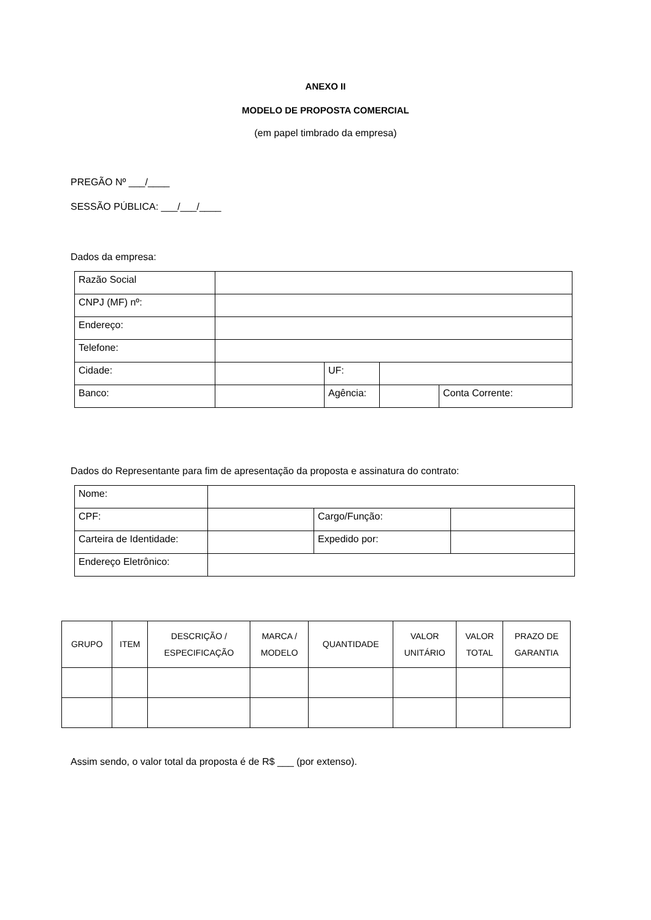ANEXO II
MODELO DE PROPOSTA COMERCIAL
(em papel timbrado da empresa)
PREGÃO Nº ___/____
SESSÃO PÚBLICA: ___/___/____
Dados da empresa:
| Razão Social | | | | |
| CNPJ (MF) nº: | | | | |
| Endereço: | | | | |
| Telefone: | | | | |
| Cidade: | | UF: | | |
| Banco: | | Agência: | | Conta Corrente: |
Dados do Representante para fim de apresentação da proposta e assinatura do contrato:
| Nome: | | | |
| CPF: | | Cargo/Função: | |
| Carteira de Identidade: | | Expedido por: | |
| Endereço Eletrônico: | | | |
| GRUPO | ITEM | DESCRIÇÃO / ESPECIFICAÇÃO | MARCA / MODELO | QUANTIDADE | VALOR UNITÁRIO | VALOR TOTAL | PRAZO DE GARANTIA |
Assim sendo, o valor total da proposta é de R$ ___ (por extenso).